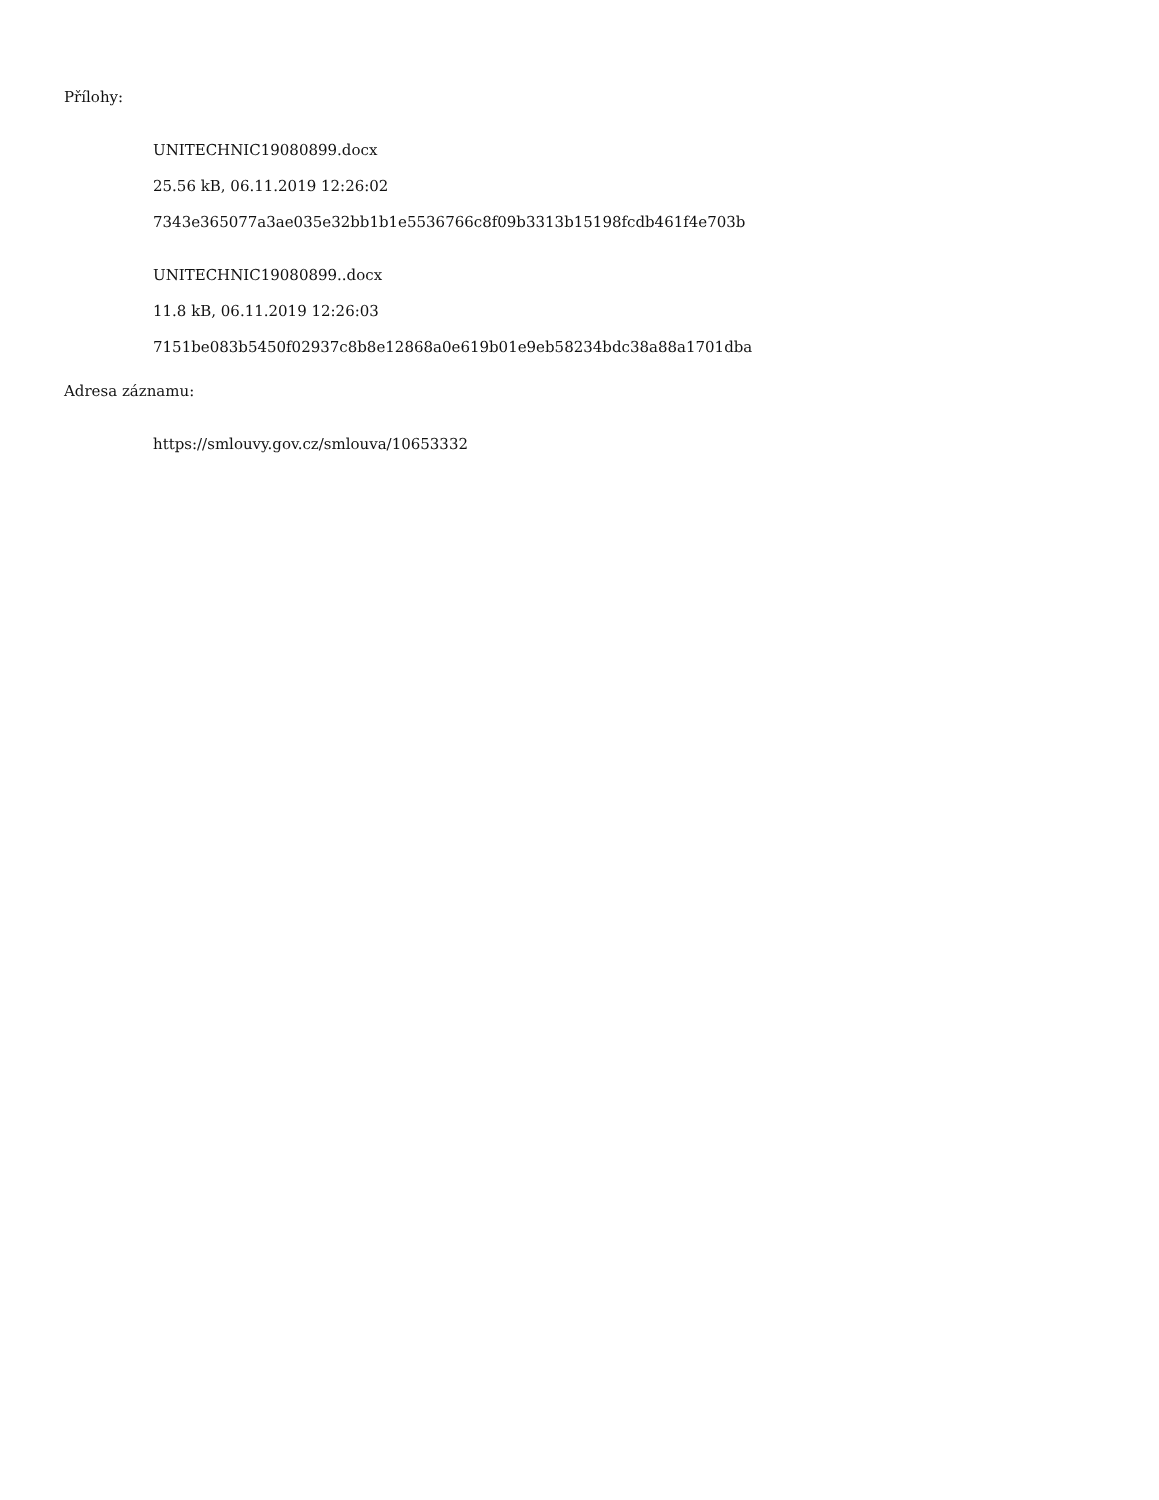Přílohy:
UNITECHNIC19080899.docx
25.56 kB, 06.11.2019 12:26:02
7343e365077a3ae035e32bb1b1e5536766c8f09b3313b15198fcdb461f4e703b
UNITECHNIC19080899..docx
11.8 kB, 06.11.2019 12:26:03
7151be083b5450f02937c8b8e12868a0e619b01e9eb58234bdc38a88a1701dba
Adresa záznamu:
https://smlouvy.gov.cz/smlouva/10653332